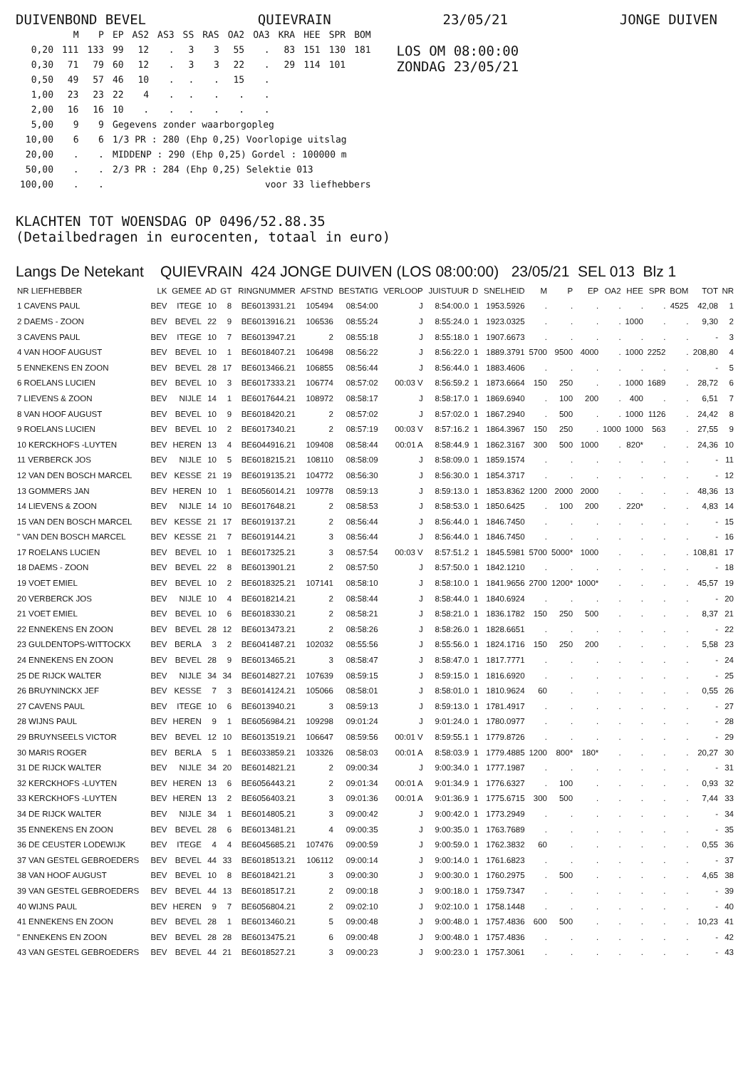DUIVENBOND BEVEL QUIEVRAIN 23/05/21 JONGE DUIVEN
| | M | P | EP | AS2 | AS3 | SS | RAS | OA2 | OA3 | KRA | HEE | SPR | BOM |
| --- | --- | --- | --- | --- | --- | --- | --- | --- | --- | --- | --- | --- | --- |
| 0,20 | 111 | 133 | 99 | 12 | . | 3 | 3 | 55 | . | 83 | 151 | 130 | 181 |
| 0,30 | 71 | 79 | 60 | 12 | . | 3 | 3 | 22 | . | 29 | 114 | 101 | |
| 0,50 | 49 | 57 | 46 | 10 | . | . | . | 15 | . | | | | |
| 1,00 | 23 | 23 | 22 | 4 | . | . | . | . | . | | | | |
| 2,00 | 16 | 16 | 10 | . | . | . | . | . | . | | | | |
| 5,00 | 9 | 9 | Gegevens zonder waarborgopleg | | | | | | | | | | |
| 10,00 | 6 | 6 | 1/3 PR : 280 (Ehp 0,25) Voorlopige uitslag | | | | | | | | | | |
| 20,00 | . | . | MIDDENP : 290 (Ehp 0,25) Gordel : 100000 m | | | | | | | | | | |
| 50,00 | . | . | 2/3 PR : 284 (Ehp 0,25) Selektie 013 | | | | | | | | | | |
| 100,00 | . | . | voor 33 liefhebbers | | | | | | | | | | |
LOS OM 08:00:00
ZONDAG 23/05/21
KLACHTEN TOT WOENSDAG OP 0496/52.88.35
(Detailbedragen in eurocenten, totaal in euro)
Langs De Netekant QUIEVRAIN 424 JONGE DUIVEN (LOS 08:00:00) 23/05/21 SEL 013 Blz 1
| NR LIEFHEBBER | LK | GEMEE | AD | GT | RINGNUMMER | AFSTND | BESTATIG | VERLOOP | JUISTUUR | D | SNELHEID | M | P | EP | OA2 | HEE | SPR | BOM | TOT | NR |
| --- | --- | --- | --- | --- | --- | --- | --- | --- | --- | --- | --- | --- | --- | --- | --- | --- | --- | --- | --- | --- |
| 1 CAVENS PAUL | BEV | ITEGE | 10 | 8 | BE6013931.21 | 105494 | 08:54:00 | J | 8:54:00.0 | 1 | 1953.5926 | . | . | . | . | . | . | 4525 | 42,08 | 1 |
| 2 DAEMS - ZOON | BEV | BEVEL | 22 | 9 | BE6013916.21 | 106536 | 08:55:24 | J | 8:55:24.0 | 1 | 1923.0325 | . | . | . | . | 1000 | . | . | 9,30 | 2 |
| 3 CAVENS PAUL | BEV | ITEGE | 10 | 7 | BE6013947.21 | 2 | 08:55:18 | J | 8:55:18.0 | 1 | 1907.6673 | . | . | . | . | . | . | . | - | 3 |
| 4 VAN HOOF AUGUST | BEV | BEVEL | 10 | 1 | BE6018407.21 | 106498 | 08:56:22 | J | 8:56:22.0 | 1 | 1889.3791 | 5700 | 9500 | 4000 | . | 1000 | 2252 | . | 208,80 | 4 |
| 5 ENNEKENS EN ZOON | BEV | BEVEL | 28 | 17 | BE6013466.21 | 106855 | 08:56:44 | J | 8:56:44.0 | 1 | 1883.4606 | . | . | . | . | . | . | . | - | 5 |
| 6 ROELANS LUCIEN | BEV | BEVEL | 10 | 3 | BE6017333.21 | 106774 | 08:57:02 | 00:03 V | 8:56:59.2 | 1 | 1873.6664 | 150 | 250 | . | . | 1000 | 1689 | . | 28,72 | 6 |
| 7 LIEVENS & ZOON | BEV | NIJLE | 14 | 1 | BE6017644.21 | 108972 | 08:58:17 | J | 8:58:17.0 | 1 | 1869.6940 | . | 100 | 200 | . | 400 | . | . | 6,51 | 7 |
| 8 VAN HOOF AUGUST | BEV | BEVEL | 10 | 9 | BE6018420.21 | 2 | 08:57:02 | J | 8:57:02.0 | 1 | 1867.2940 | . | 500 | . | . | 1000 | 1126 | . | 24,42 | 8 |
| 9 ROELANS LUCIEN | BEV | BEVEL | 10 | 2 | BE6017340.21 | 2 | 08:57:19 | 00:03 V | 8:57:16.2 | 1 | 1864.3967 | 150 | 250 | . | 1000 | 1000 | 563 | . | 27,55 | 9 |
| 10 KERCKHOFS -LUYTEN | BEV | HEREN | 13 | 4 | BE6044916.21 | 109408 | 08:58:44 | 00:01 A | 8:58:44.9 | 1 | 1862.3167 | 300 | 500 | 1000 | . | 820* | . | . | 24,36 | 10 |
| 11 VERBERCK JOS | BEV | NIJLE | 10 | 5 | BE6018215.21 | 108110 | 08:58:09 | J | 8:58:09.0 | 1 | 1859.1574 | . | . | . | . | . | . | . | - | 11 |
| 12 VAN DEN BOSCH MARCEL | BEV | KESSE | 21 | 19 | BE6019135.21 | 104772 | 08:56:30 | J | 8:56:30.0 | 1 | 1854.3717 | . | . | . | . | . | . | . | - | 12 |
| 13 GOMMERS JAN | BEV | HEREN | 10 | 1 | BE6056014.21 | 109778 | 08:59:13 | J | 8:59:13.0 | 1 | 1853.8362 | 1200 | 2000 | 2000 | . | . | . | . | 48,36 | 13 |
| 14 LIEVENS & ZOON | BEV | NIJLE | 14 | 10 | BE6017648.21 | 2 | 08:58:53 | J | 8:58:53.0 | 1 | 1850.6425 | . | 100 | 200 | . | 220* | . | . | 4,83 | 14 |
| 15 VAN DEN BOSCH MARCEL | BEV | KESSE | 21 | 17 | BE6019137.21 | 2 | 08:56:44 | J | 8:56:44.0 | 1 | 1846.7450 | . | . | . | . | . | . | . | - | 15 |
| " VAN DEN BOSCH MARCEL | BEV | KESSE | 21 | 7 | BE6019144.21 | 3 | 08:56:44 | J | 8:56:44.0 | 1 | 1846.7450 | . | . | . | . | . | . | . | - | 16 |
| 17 ROELANS LUCIEN | BEV | BEVEL | 10 | 1 | BE6017325.21 | 3 | 08:57:54 | 00:03 V | 8:57:51.2 | 1 | 1845.5981 | 5700 | 5000* | 1000 | . | . | . | . | 108,81 | 17 |
| 18 DAEMS - ZOON | BEV | BEVEL | 22 | 8 | BE6013901.21 | 2 | 08:57:50 | J | 8:57:50.0 | 1 | 1842.1210 | . | . | . | . | . | . | . | - | 18 |
| 19 VOET EMIEL | BEV | BEVEL | 10 | 2 | BE6018325.21 | 107141 | 08:58:10 | J | 8:58:10.0 | 1 | 1841.9656 | 2700 | 1200* | 1000* | . | . | . | . | 45,57 | 19 |
| 20 VERBERCK JOS | BEV | NIJLE | 10 | 4 | BE6018214.21 | 2 | 08:58:44 | J | 8:58:44.0 | 1 | 1840.6924 | . | . | . | . | . | . | . | - | 20 |
| 21 VOET EMIEL | BEV | BEVEL | 10 | 6 | BE6018330.21 | 2 | 08:58:21 | J | 8:58:21.0 | 1 | 1836.1782 | 150 | 250 | 500 | . | . | . | . | 8,37 | 21 |
| 22 ENNEKENS EN ZOON | BEV | BEVEL | 28 | 12 | BE6013473.21 | 2 | 08:58:26 | J | 8:58:26.0 | 1 | 1828.6651 | . | . | . | . | . | . | . | - | 22 |
| 23 GULDENTOPS-WITTOCKX | BEV | BERLA | 3 | 2 | BE6041487.21 | 102032 | 08:55:56 | J | 8:55:56.0 | 1 | 1824.1716 | 150 | 250 | 200 | . | . | . | . | 5,58 | 23 |
| 24 ENNEKENS EN ZOON | BEV | BEVEL | 28 | 9 | BE6013465.21 | 3 | 08:58:47 | J | 8:58:47.0 | 1 | 1817.7771 | . | . | . | . | . | . | . | - | 24 |
| 25 DE RIJCK WALTER | BEV | NIJLE | 34 | 34 | BE6014827.21 | 107639 | 08:59:15 | J | 8:59:15.0 | 1 | 1816.6920 | . | . | . | . | . | . | . | - | 25 |
| 26 BRUYNINCKX JEF | BEV | KESSE | 7 | 3 | BE6014124.21 | 105066 | 08:58:01 | J | 8:58:01.0 | 1 | 1810.9624 | 60 | . | . | . | . | . | . | 0,55 | 26 |
| 27 CAVENS PAUL | BEV | ITEGE | 10 | 6 | BE6013940.21 | 3 | 08:59:13 | J | 8:59:13.0 | 1 | 1781.4917 | . | . | . | . | . | . | . | - | 27 |
| 28 WIJNS PAUL | BEV | HEREN | 9 | 1 | BE6056984.21 | 109298 | 09:01:24 | J | 9:01:24.0 | 1 | 1780.0977 | . | . | . | . | . | . | . | - | 28 |
| 29 BRUYNSEELS VICTOR | BEV | BEVEL | 12 | 10 | BE6013519.21 | 106647 | 08:59:56 | 00:01 V | 8:59:55.1 | 1 | 1779.8726 | . | . | . | . | . | . | . | - | 29 |
| 30 MARIS ROGER | BEV | BERLA | 5 | 1 | BE6033859.21 | 103326 | 08:58:03 | 00:01 A | 8:58:03.9 | 1 | 1779.4885 | 1200 | 800* | 180* | . | . | . | . | 20,27 | 30 |
| 31 DE RIJCK WALTER | BEV | NIJLE | 34 | 20 | BE6014821.21 | 2 | 09:00:34 | J | 9:00:34.0 | 1 | 1777.1987 | . | . | . | . | . | . | . | - | 31 |
| 32 KERCKHOFS -LUYTEN | BEV | HEREN | 13 | 6 | BE6056443.21 | 2 | 09:01:34 | 00:01 A | 9:01:34.9 | 1 | 1776.6327 | . | 100 | . | . | . | . | . | 0,93 | 32 |
| 33 KERCKHOFS -LUYTEN | BEV | HEREN | 13 | 2 | BE6056403.21 | 3 | 09:01:36 | 00:01 A | 9:01:36.9 | 1 | 1775.6715 | 300 | 500 | . | . | . | . | . | 7,44 | 33 |
| 34 DE RIJCK WALTER | BEV | NIJLE | 34 | 1 | BE6014805.21 | 3 | 09:00:42 | J | 9:00:42.0 | 1 | 1773.2949 | . | . | . | . | . | . | . | - | 34 |
| 35 ENNEKENS EN ZOON | BEV | BEVEL | 28 | 6 | BE6013481.21 | 4 | 09:00:35 | J | 9:00:35.0 | 1 | 1763.7689 | . | . | . | . | . | . | . | - | 35 |
| 36 DE CEUSTER LODEWIJK | BEV | ITEGE | 4 | 4 | BE6045685.21 | 107476 | 09:00:59 | J | 9:00:59.0 | 1 | 1762.3832 | 60 | . | . | . | . | . | . | 0,55 | 36 |
| 37 VAN GESTEL GEBROEDERS | BEV | BEVEL | 44 | 33 | BE6018513.21 | 106112 | 09:00:14 | J | 9:00:14.0 | 1 | 1761.6823 | . | . | . | . | . | . | . | - | 37 |
| 38 VAN HOOF AUGUST | BEV | BEVEL | 10 | 8 | BE6018421.21 | 3 | 09:00:30 | J | 9:00:30.0 | 1 | 1760.2975 | . | 500 | . | . | . | . | . | 4,65 | 38 |
| 39 VAN GESTEL GEBROEDERS | BEV | BEVEL | 44 | 13 | BE6018517.21 | 2 | 09:00:18 | J | 9:00:18.0 | 1 | 1759.7347 | . | . | . | . | . | . | . | - | 39 |
| 40 WIJNS PAUL | BEV | HEREN | 9 | 7 | BE6056804.21 | 2 | 09:02:10 | J | 9:02:10.0 | 1 | 1758.1448 | . | . | . | . | . | . | . | - | 40 |
| 41 ENNEKENS EN ZOON | BEV | BEVEL | 28 | 1 | BE6013460.21 | 5 | 09:00:48 | J | 9:00:48.0 | 1 | 1757.4836 | 600 | 500 | . | . | . | . | . | 10,23 | 41 |
| " ENNEKENS EN ZOON | BEV | BEVEL | 28 | 28 | BE6013475.21 | 6 | 09:00:48 | J | 9:00:48.0 | 1 | 1757.4836 | . | . | . | . | . | . | . | - | 42 |
| 43 VAN GESTEL GEBROEDERS | BEV | BEVEL | 44 | 21 | BE6018527.21 | 3 | 09:00:23 | J | 9:00:23.0 | 1 | 1757.3061 | . | . | . | . | . | . | . | - | 43 |